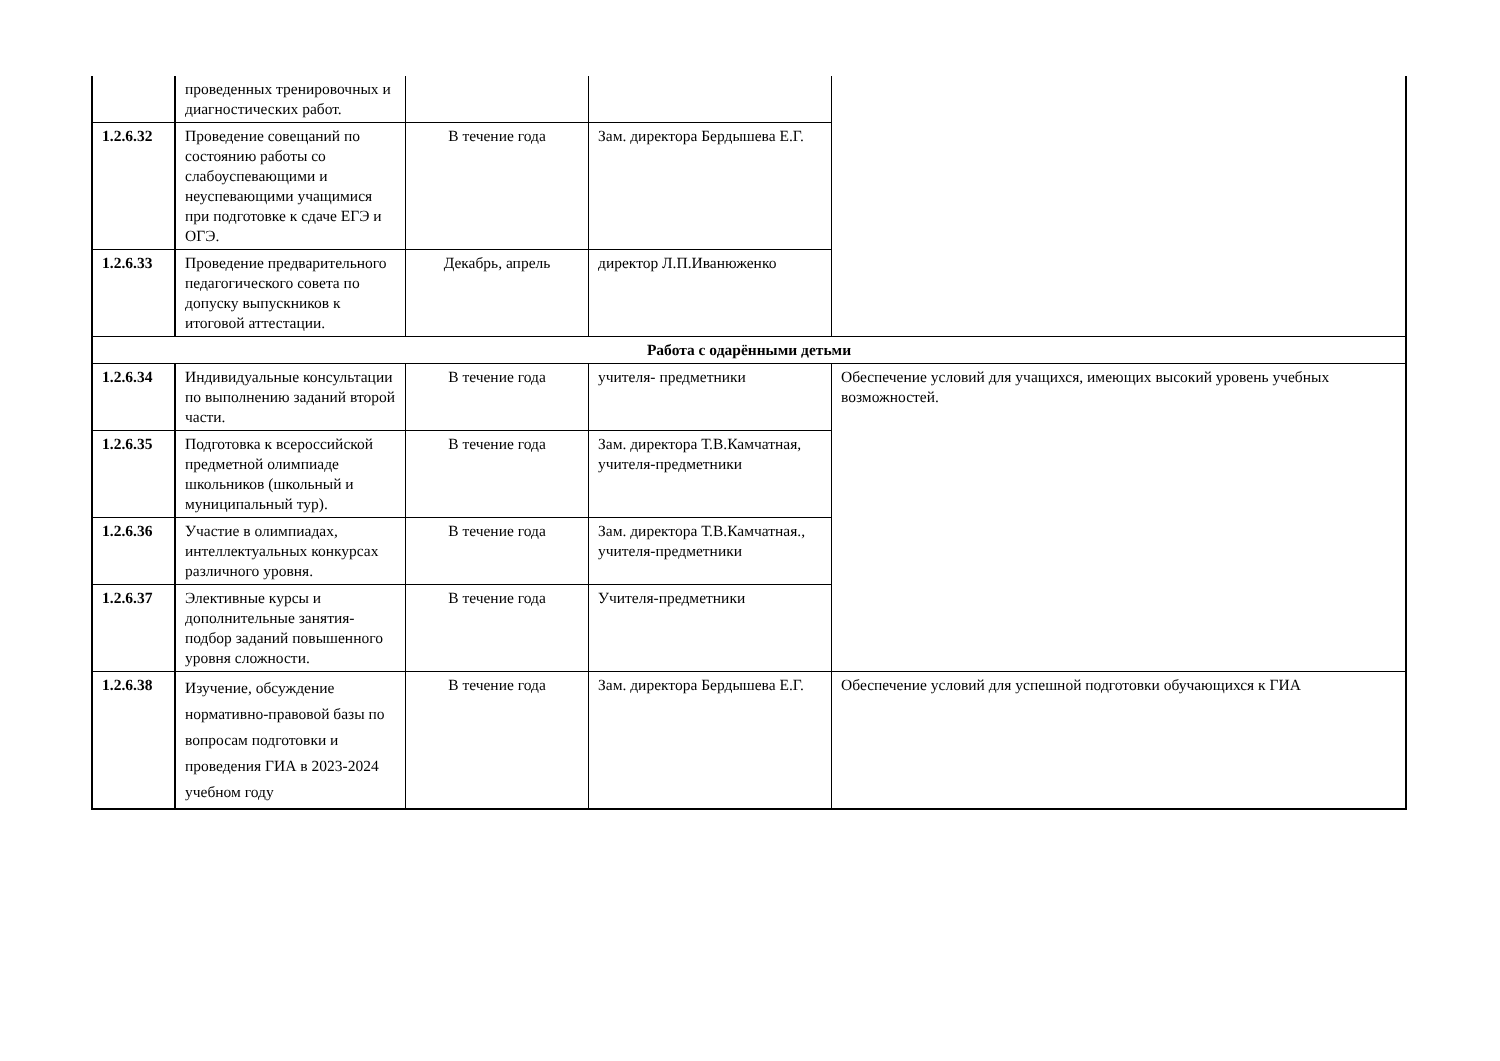| | проведенных тренировочных и диагностических работ. | | | |
| 1.2.6.32 | Проведение совещаний по состоянию работы со слабоуспевающими и неуспевающими учащимися при подготовке к сдаче ЕГЭ и ОГЭ. | В течение года | Зам. директора Бердышева Е.Г. | |
| 1.2.6.33 | Проведение предварительного педагогического совета по допуску выпускников к итоговой аттестации. | Декабрь, апрель | директор Л.П.Иванюженко | |
| Работа с одарёнными детьми | | | | |
| 1.2.6.34 | Индивидуальные консультации по выполнению заданий второй части. | В течение года | учителя- предметники | Обеспечение условий для учащихся, имеющих высокий уровень учебных возможностей. |
| 1.2.6.35 | Подготовка к всероссийской предметной олимпиаде школьников (школьный и муниципальный тур). | В течение года | Зам. директора Т.В.Камчатная, учителя-предметники | |
| 1.2.6.36 | Участие в олимпиадах, интеллектуальных конкурсах различного уровня. | В течение года | Зам. директора Т.В.Камчатная., учителя-предметники | |
| 1.2.6.37 | Элективные курсы и дополнительные занятия-подбор заданий повышенного уровня сложности. | В течение года | Учителя-предметники | |
| 1.2.6.38 | Изучение, обсуждение нормативно-правовой базы по вопросам подготовки и проведения ГИА в 2023-2024 учебном году | В течение года | Зам. директора Бердышева Е.Г. | Обеспечение условий для успешной подготовки обучающихся к ГИА |